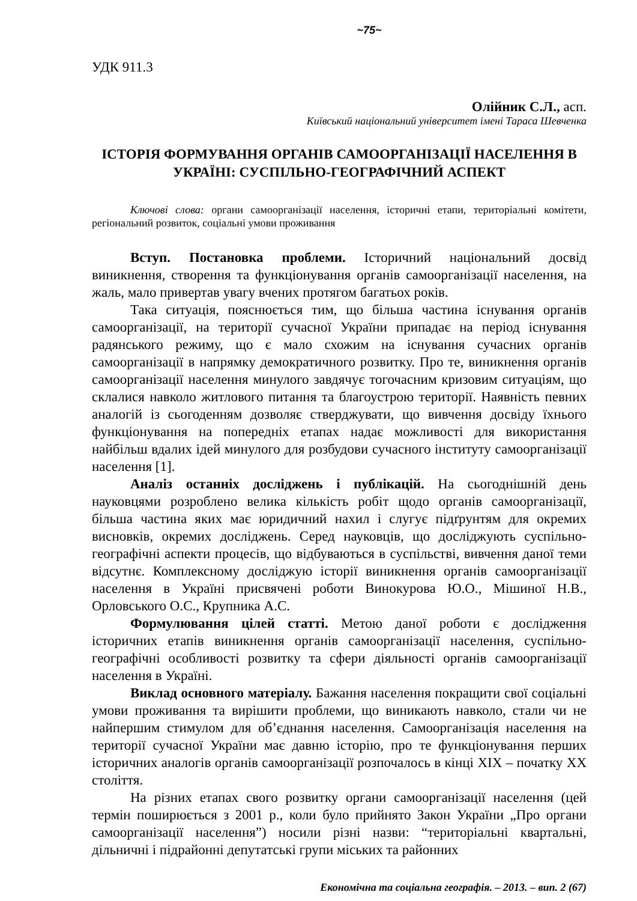~75~
УДК 911.3
Олійник С.Л., асп.
Київський національний університет імені Тараса Шевченка
ІСТОРІЯ ФОРМУВАННЯ ОРГАНІВ САМООРГАНІЗАЦІЇ НАСЕЛЕННЯ В УКРАЇНІ: СУСПІЛЬНО-ГЕОГРАФІЧНИЙ АСПЕКТ
Ключові слова: органи самоорганізації населення, історичні етапи, територіальні комітети, регіональний розвиток, соціальні умови проживання
Вступ. Постановка проблеми. Історичний національний досвід виникнення, створення та функціонування органів самоорганізації населення, на жаль, мало привертав увагу вчених протягом багатьох років.
Така ситуація, пояснюється тим, що більша частина існування органів самоорганізації, на території сучасної України припадає на період існування радянського режиму, що є мало схожим на існування сучасних органів самоорганізації в напрямку демократичного розвитку. Про те, виникнення органів самоорганізації населення минулого завдячує тогочасним кризовим ситуаціям, що склалися навколо житлового питання та благоустрою території. Наявність певних аналогій із сьогоденням дозволяє стверджувати, що вивчення досвіду їхнього функціонування на попередніх етапах надає можливості для використання найбільш вдалих ідей минулого для розбудови сучасного інституту самоорганізації населення [1].
Аналіз останніх досліджень і публікацій. На сьогоднішній день науковцями розроблено велика кількість робіт щодо органів самоорганізації, більша частина яких має юридичний нахил і слугує підґрунтям для окремих висновків, окремих досліджень. Серед науковців, що досліджують суспільно-географічні аспекти процесів, що відбуваються в суспільстві, вивчення даної теми відсутнє. Комплексному досліджую історії виникнення органів самоорганізації населення в Україні присвячені роботи Винокурова Ю.О., Мішиної Н.В., Орловського О.С., Крупника А.С.
Формулювання цілей статті. Метою даної роботи є дослідження історичних етапів виникнення органів самоорганізації населення, суспільно-географічні особливості розвитку та сфери діяльності органів самоорганізації населення в Україні.
Виклад основного матеріалу. Бажання населення покращити свої соціальні умови проживання та вирішити проблеми, що виникають навколо, стали чи не найпершим стимулом для об’єднання населення. Самоорганізація населення на території сучасної України має давню історію, про те функціонування перших історичних аналогів органів самоорганізації розпочалось в кінці ХІХ – початку ХХ століття.
На різних етапах свого розвитку органи самоорганізації населення (цей термін поширюється з 2001 р., коли було прийнято Закон України „Про органи самоорганізації населення”) носили різні назви: “територіальні квартальні, дільничні і підрайонні депутатські групи міських та районних
Економічна та соціальна географія. – 2013. – вип. 2 (67)